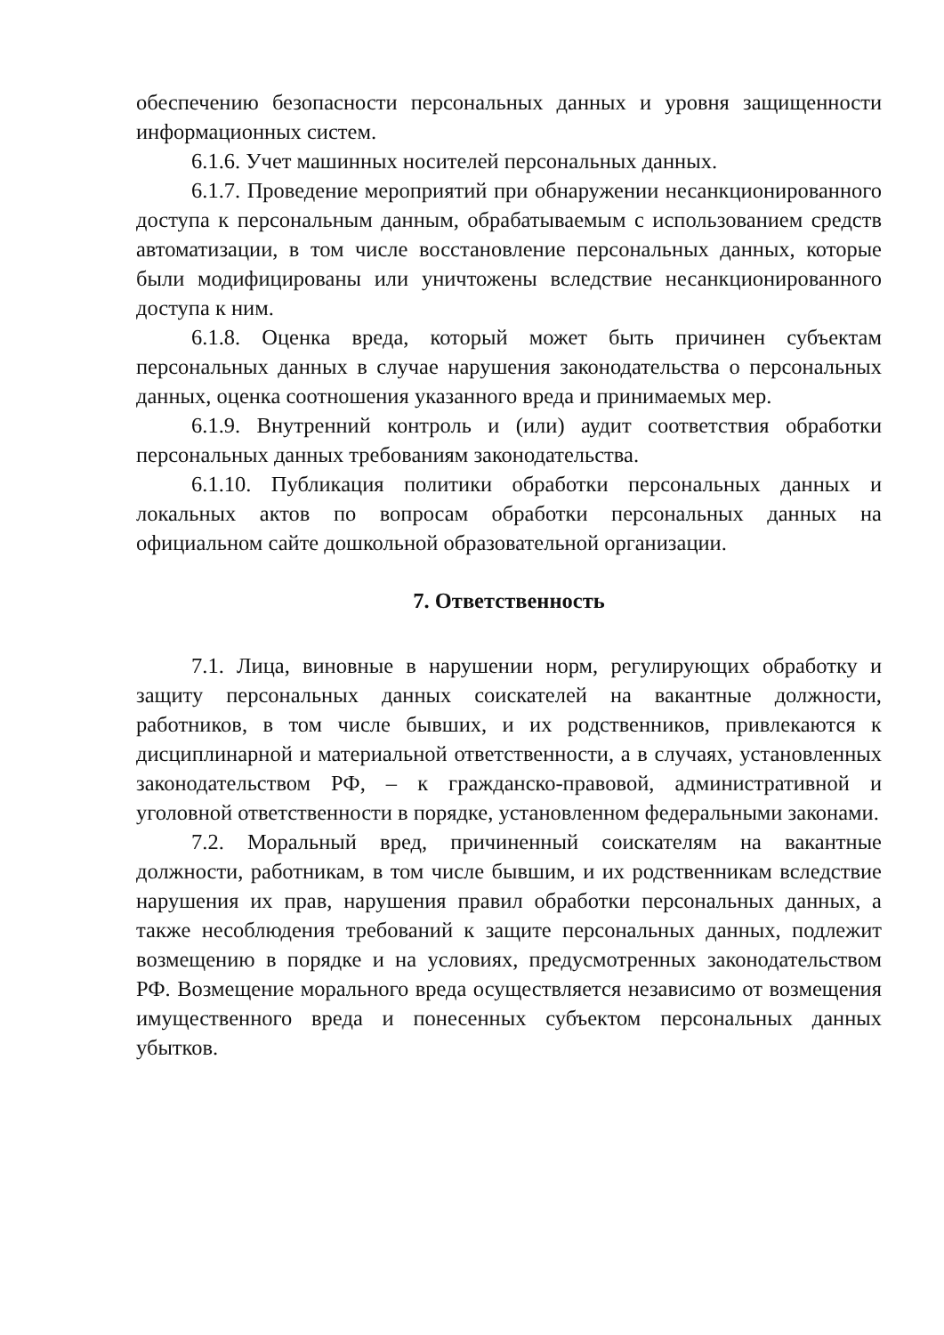обеспечению безопасности персональных данных и уровня защищенности информационных систем.
6.1.6. Учет машинных носителей персональных данных.
6.1.7. Проведение мероприятий при обнаружении несанкционированного доступа к персональным данным, обрабатываемым с использованием средств автоматизации, в том числе восстановление персональных данных, которые были модифицированы или уничтожены вследствие несанкционированного доступа к ним.
6.1.8. Оценка вреда, который может быть причинен субъектам персональных данных в случае нарушения законодательства о персональных данных, оценка соотношения указанного вреда и принимаемых мер.
6.1.9. Внутренний контроль и (или) аудит соответствия обработки персональных данных требованиям законодательства.
6.1.10. Публикация политики обработки персональных данных и локальных актов по вопросам обработки персональных данных на официальном сайте дошкольной образовательной организации.
7. Ответственность
7.1. Лица, виновные в нарушении норм, регулирующих обработку и защиту персональных данных соискателей на вакантные должности, работников, в том числе бывших, и их родственников, привлекаются к дисциплинарной и материальной ответственности, а в случаях, установленных законодательством РФ, – к гражданско-правовой, административной и уголовной ответственности в порядке, установленном федеральными законами.
7.2. Моральный вред, причиненный соискателям на вакантные должности, работникам, в том числе бывшим, и их родственникам вследствие нарушения их прав, нарушения правил обработки персональных данных, а также несоблюдения требований к защите персональных данных, подлежит возмещению в порядке и на условиях, предусмотренных законодательством РФ. Возмещение морального вреда осуществляется независимо от возмещения имущественного вреда и понесенных субъектом персональных данных убытков.